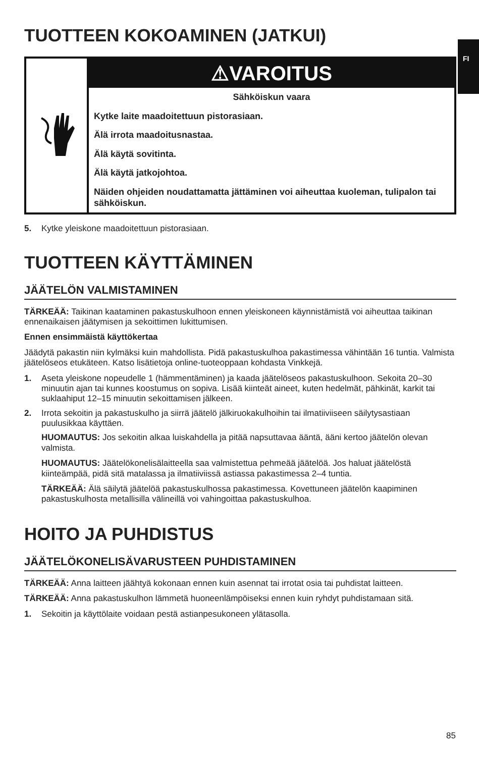FI
TUOTTEEN KOKOAMINEN (JATKUI)
⚠VAROITUS
Sähköiskun vaara
Kytke laite maadoitettuun pistorasiaan.
Älä irrota maadoitusnastaa.
Älä käytä sovitinta.
Älä käytä jatkojohtoa.
Näiden ohjeiden noudattamatta jättäminen voi aiheuttaa kuoleman, tulipalon tai sähköiskun.
5. Kytke yleiskone maadoitettuun pistorasiaan.
TUOTTEEN KÄYTTÄMINEN
JÄÄTELÖN VALMISTAMINEN
TÄRKEÄÄ: Taikinan kaataminen pakastuskulhoon ennen yleiskoneen käynnistämistä voi aiheuttaa taikinan ennenaikaisen jäätymisen ja sekoittimen lukittumisen.
Ennen ensimmäistä käyttökertaa
Jäädytä pakastin niin kylmäksi kuin mahdollista. Pidä pakastuskulhoa pakastimessa vähintään 16 tuntia. Valmista jäätelöseos etukäteen. Katso lisätietoja online-tuoteoppaan kohdasta Vinkkejä.
1. Aseta yleiskone nopeudelle 1 (hämmentäminen) ja kaada jäätelöseos pakastuskulhoon. Sekoita 20–30 minuutin ajan tai kunnes koostumus on sopiva. Lisää kiinteät aineet, kuten hedelmät, pähkinät, karkit tai suklaahiput 12–15 minuutin sekoittamisen jälkeen.
2. Irrota sekoitin ja pakastuskulho ja siirrä jäätelö jälkiruokakulhoihin tai ilmatiiviiseen säilytysastiaan puulusikkaa käyttäen.
HUOMAUTUS: Jos sekoitin alkaa luiskahdella ja pitää napsuttavaa ääntä, ääni kertoo jäätelön olevan valmista.
HUOMAUTUS: Jäätelökonelisälaitteella saa valmistettua pehmeää jäätelöä. Jos haluat jäätelöstä kiinteämpää, pidä sitä matalassa ja ilmatiiviissä astiassa pakastimessa 2–4 tuntia.
TÄRKEÄÄ: Älä säilytä jäätelöä pakastuskulhossa pakastimessa. Kovettuneen jäätelön kaapiminen pakastuskulhosta metallisilla välineillä voi vahingoittaa pakastuskulhoa.
HOITO JA PUHDISTUS
JÄÄTELÖKONELISÄVARUSTEEN PUHDISTAMINEN
TÄRKEÄÄ: Anna laitteen jäähtyä kokonaan ennen kuin asennat tai irrotat osia tai puhdistat laitteen.
TÄRKEÄÄ: Anna pakastuskulhon lämmetä huoneenlämpöiseksi ennen kuin ryhdyt puhdistamaan sitä.
1. Sekoitin ja käyttölaite voidaan pestä astianpesukoneen ylätasolla.
85